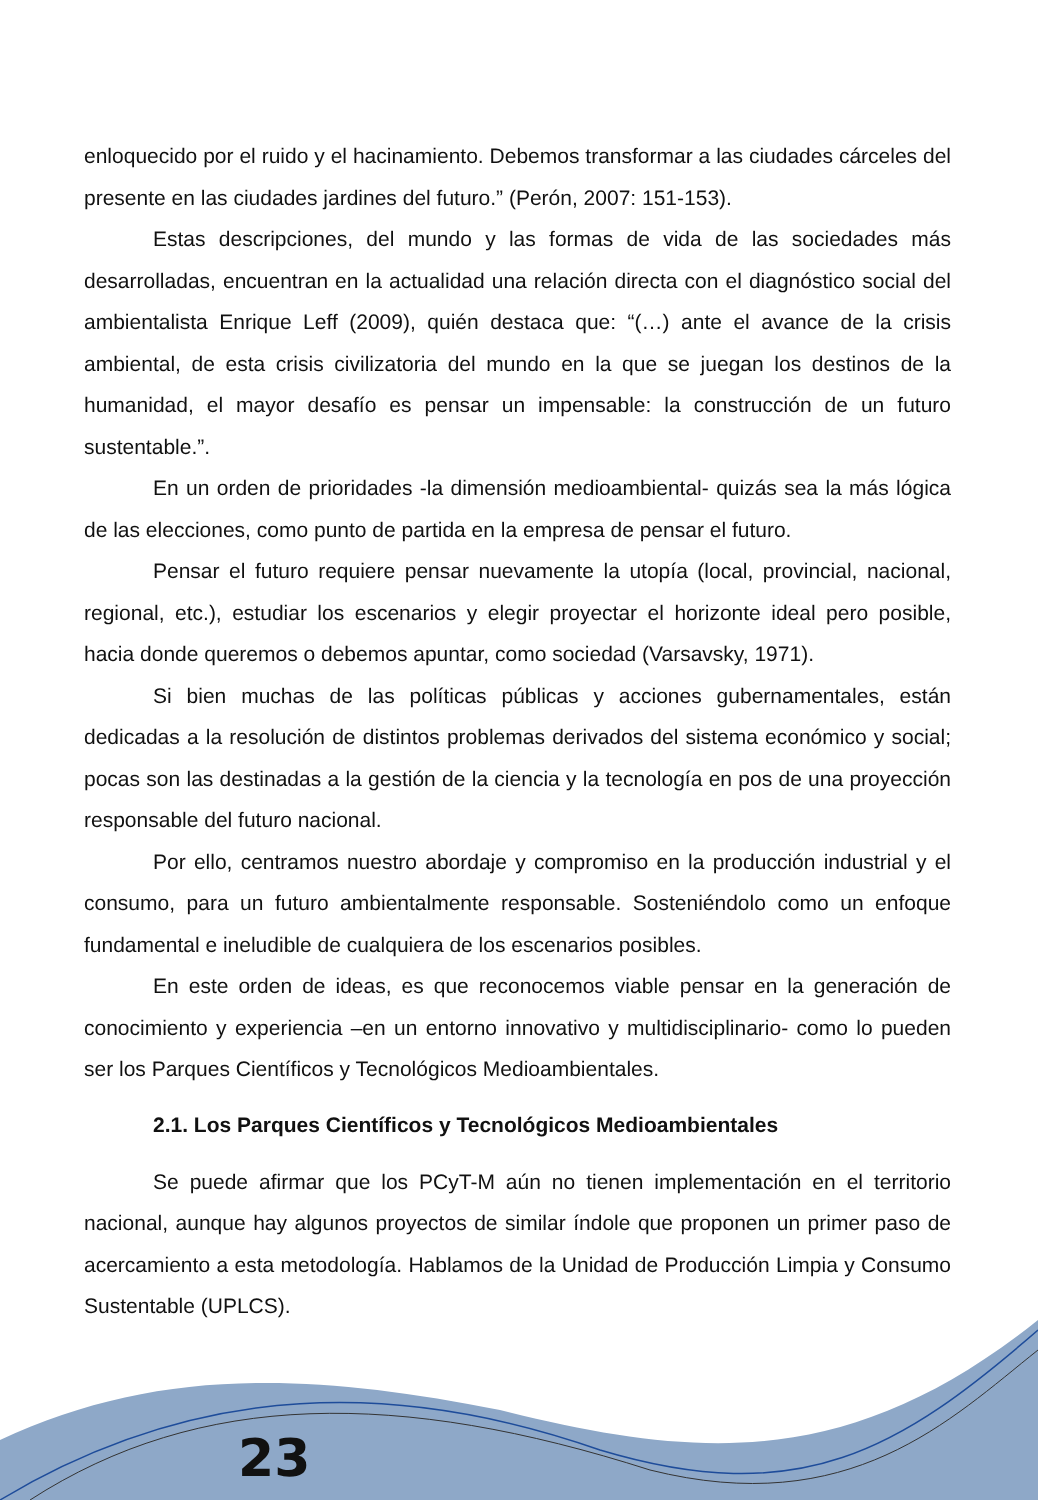enloquecido por el ruido y el hacinamiento. Debemos transformar a las ciudades cárceles del presente en las ciudades jardines del futuro.” (Perón, 2007: 151-153).
Estas descripciones, del mundo y las formas de vida de las sociedades más desarrolladas, encuentran en la actualidad una relación directa con el diagnóstico social del ambientalista Enrique Leff (2009), quién destaca que: “(…) ante el avance de la crisis ambiental, de esta crisis civilizatoria del mundo en la que se juegan los destinos de la humanidad, el mayor desafío es pensar un impensable: la construcción de un futuro sustentable.”.
En un orden de prioridades -la dimensión medioambiental- quizás sea la más lógica de las elecciones, como punto de partida en la empresa de pensar el futuro.
Pensar el futuro requiere pensar nuevamente la utopía (local, provincial, nacional, regional, etc.), estudiar los escenarios y elegir proyectar el horizonte ideal pero posible, hacia donde queremos o debemos apuntar, como sociedad (Varsavsky, 1971).
Si bien muchas de las políticas públicas y acciones gubernamentales, están dedicadas a la resolución de distintos problemas derivados del sistema económico y social; pocas son las destinadas a la gestión de la ciencia y la tecnología en pos de una proyección responsable del futuro nacional.
Por ello, centramos nuestro abordaje y compromiso en la producción industrial y el consumo, para un futuro ambientalmente responsable. Sosteniéndolo como un enfoque fundamental e ineludible de cualquiera de los escenarios posibles.
En este orden de ideas, es que reconocemos viable pensar en la generación de conocimiento y experiencia –en un entorno innovativo y multidisciplinario- como lo pueden ser los Parques Científicos y Tecnológicos Medioambientales.
2.1. Los Parques Científicos y Tecnológicos Medioambientales
Se puede afirmar que los PCyT-M aún no tienen implementación en el territorio nacional, aunque hay algunos proyectos de similar índole que proponen un primer paso de acercamiento a esta metodología. Hablamos de la Unidad de Producción Limpia y Consumo Sustentable (UPLCS).
23